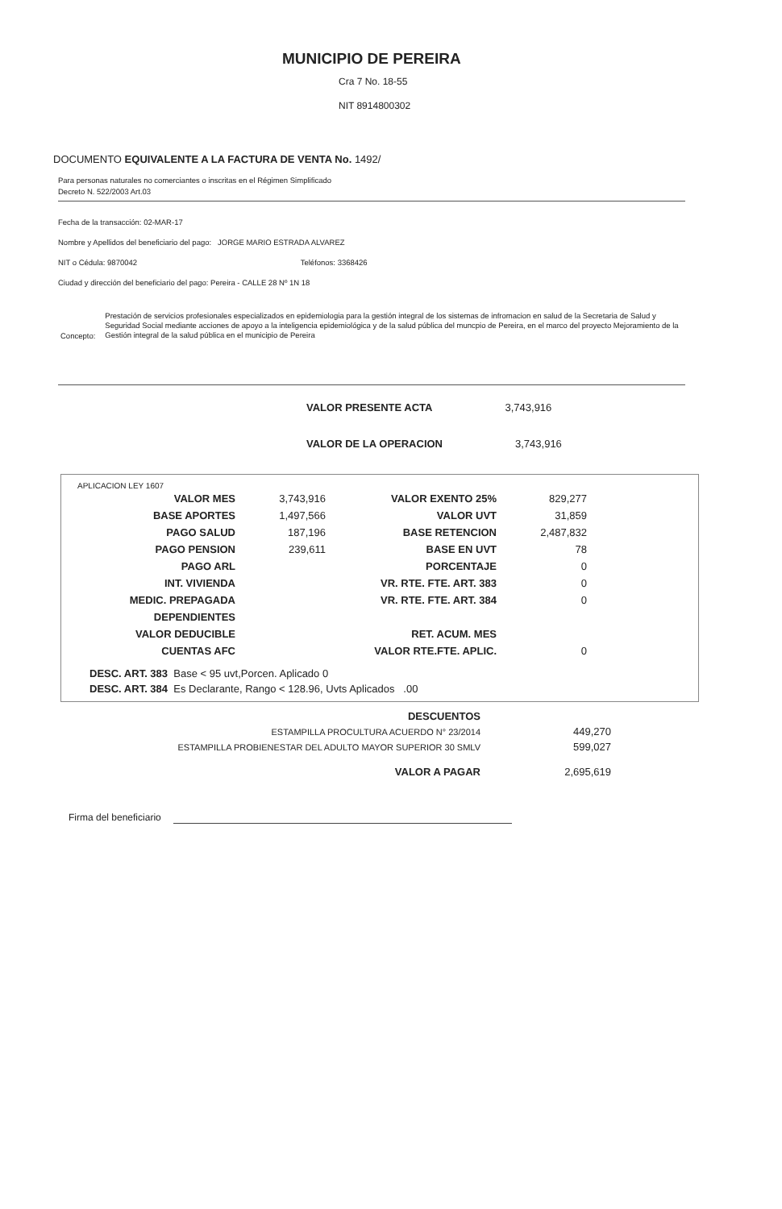MUNICIPIO DE PEREIRA
Cra 7 No. 18-55
NIT 8914800302
DOCUMENTO EQUIVALENTE A LA FACTURA DE VENTA No. 1492/
Para personas naturales no comerciantes o inscritas en el Régimen Simplificado
Decreto N. 522/2003 Art.03
Fecha de la transacción: 02-MAR-17
Nombre y Apellidos del beneficiario del pago: JORGE MARIO ESTRADA ALVAREZ
NIT o Cédula: 9870042 Teléfonos: 3368426
Ciudad y dirección del beneficiario del pago: Pereira - CALLE 28 Nº 1N 18
Concepto:
Prestación de servicios profesionales especializados en epidemiologia para la gestión integral de los sistemas de infromacion en salud de la Secretaria de Salud y Seguridad Social mediante acciones de apoyo a la inteligencia epidemiológica y de la salud pública del muncpio de Pereira, en el marco del proyecto Mejoramiento de la Gestión integral de la salud pública en el municipio de Pereira
VALOR PRESENTE ACTA 3,743,916
VALOR DE LA OPERACION 3,743,916
APLICACION LEY 1607
| VALOR MES | 3,743,916 | VALOR EXENTO 25% | 829,277 |
| BASE APORTES | 1,497,566 | VALOR UVT | 31,859 |
| PAGO SALUD | 187,196 | BASE RETENCION | 2,487,832 |
| PAGO PENSION | 239,611 | BASE EN UVT | 78 |
| PAGO ARL | | PORCENTAJE | 0 |
| INT. VIVIENDA | | VR. RTE. FTE. ART. 383 | 0 |
| MEDIC. PREPAGADA | | VR. RTE. FTE. ART. 384 | 0 |
| DEPENDIENTES | | | |
| VALOR DEDUCIBLE | | RET. ACUM. MES | |
| CUENTAS AFC | | VALOR RTE.FTE. APLIC. | 0 |
DESC. ART. 383 Base < 95 uvt,Porcen. Aplicado 0
DESC. ART. 384 Es Declarante, Rango < 128.96, Uvts Aplicados .00
| DESCUENTOS | |
| ESTAMPILLA PROCULTURA ACUERDO N° 23/2014 | 449,270 |
| ESTAMPILLA PROBIENESTAR DEL ADULTO MAYOR SUPERIOR 30 SMLV | 599,027 |
| VALOR A PAGAR | 2,695,619 |
Firma del beneficiario